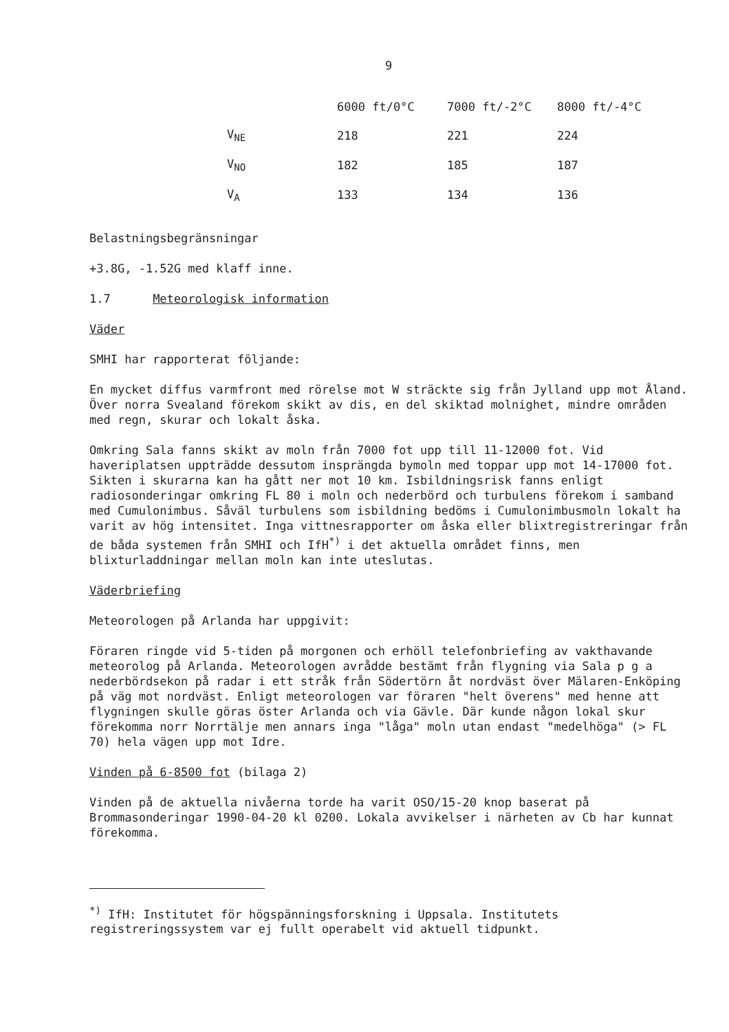9
| | 6000 ft/0°C | 7000 ft/-2°C | 8000 ft/-4°C |
| --- | --- | --- | --- |
| V<sub>NE</sub> | 218 | 221 | 224 |
| V<sub>NO</sub> | 182 | 185 | 187 |
| V<sub>A</sub> | 133 | 134 | 136 |
Belastningsbegränsningar
+3.8G, -1.52G med klaff inne.
1.7 Meteorologisk information
Väder
SMHI har rapporterat följande:
En mycket diffus varmfront med rörelse mot W sträckte sig från Jylland upp mot Åland. Över norra Svealand förekom skikt av dis, en del skiktad molnighet, mindre områden med regn, skurar och lokalt åska.
Omkring Sala fanns skikt av moln från 7000 fot upp till 11-12000 fot. Vid haveriplatsen uppträdde dessutom insprängda bymoln med toppar upp mot 14-17000 fot. Sikten i skurarna kan ha gått ner mot 10 km. Isbildningsrisk fanns enligt radiosonderingar omkring FL 80 i moln och nederbörd och turbulens förekom i samband med Cumulonimbus. Såväl turbulens som isbildning bedöms i Cumulonimbusmoln lokalt ha varit av hög intensitet. Inga vittnesrapporter om åska eller blixtregistreringar från de båda systemen från SMHI och IfH<sup>*)</sup> i det aktuella området finns, men blixturladdningar mellan moln kan inte uteslutas.
Väderbriefing
Meteorologen på Arlanda har uppgivit:
Föraren ringde vid 5-tiden på morgonen och erhöll telefonbriefing av vakthavande meteorolog på Arlanda. Meteorologen avrådde bestämt från flygning via Sala p g a nederbördsekon på radar i ett stråk från Södertörn åt nordväst över Mälaren-Enköping på väg mot nordväst. Enligt meteorologen var föraren "helt överens" med henne att flygningen skulle göras öster Arlanda och via Gävle. Där kunde någon lokal skur förekomma norr Norrtälje men annars inga "låga" moln utan endast "medelhöga" (> FL 70) hela vägen upp mot Idre.
Vinden på 6-8500 fot (bilaga 2)
Vinden på de aktuella nivåerna torde ha varit OSO/15-20 knop baserat på Brommasonderingar 1990-04-20 kl 0200. Lokala avvikelser i närheten av Cb har kunnat förekomma.
<sup>*)</sup> IfH: Institutet för högspänningsforskning i Uppsala. Institutets registreringssystem var ej fullt operabelt vid aktuell tidpunkt.